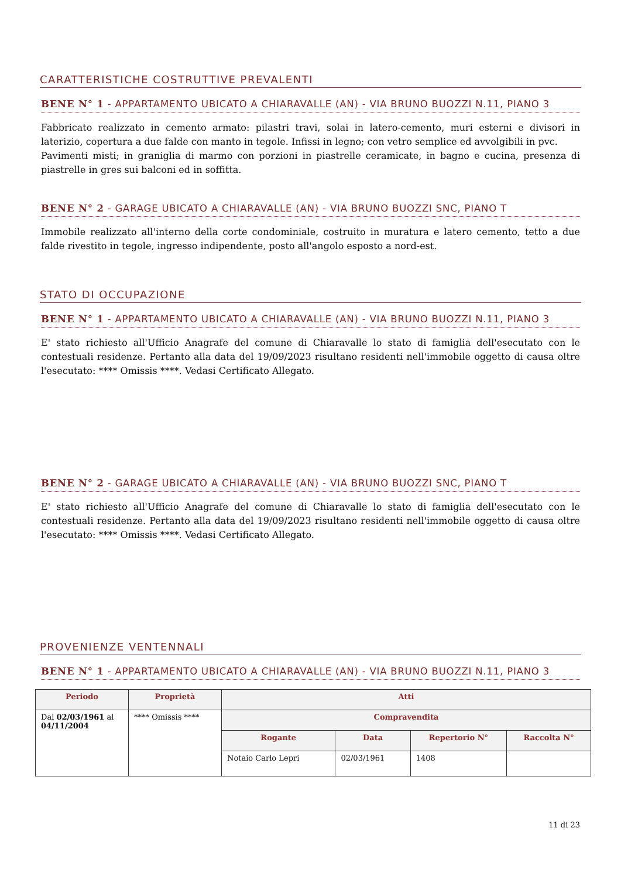CARATTERISTICHE COSTRUTTIVE PREVALENTI
BENE N° 1 - APPARTAMENTO UBICATO A CHIARAVALLE (AN) - VIA BRUNO BUOZZI N.11, PIANO 3
Fabbricato realizzato in cemento armato: pilastri travi, solai in latero-cemento, muri esterni e divisori in laterizio, copertura a due falde con manto in tegole. Infissi in legno; con vetro semplice ed avvolgibili in pvc.
Pavimenti misti; in graniglia di marmo con porzioni in piastrelle ceramicate, in bagno e cucina, presenza di piastrelle in gres sui balconi ed in soffitta.
BENE N° 2 - GARAGE UBICATO A CHIARAVALLE (AN) - VIA BRUNO BUOZZI SNC, PIANO T
Immobile realizzato all'interno della corte condominiale, costruito in muratura e latero cemento, tetto a due falde rivestito in tegole, ingresso indipendente, posto all'angolo esposto a nord-est.
STATO DI OCCUPAZIONE
BENE N° 1 - APPARTAMENTO UBICATO A CHIARAVALLE (AN) - VIA BRUNO BUOZZI N.11, PIANO 3
E' stato richiesto all'Ufficio Anagrafe del comune di Chiaravalle lo stato di famiglia dell'esecutato con le contestuali residenze. Pertanto alla data del 19/09/2023 risultano residenti nell'immobile oggetto di causa oltre l'esecutato: **** Omissis ****. Vedasi Certificato Allegato.
BENE N° 2 - GARAGE UBICATO A CHIARAVALLE (AN) - VIA BRUNO BUOZZI SNC, PIANO T
E' stato richiesto all'Ufficio Anagrafe del comune di Chiaravalle lo stato di famiglia dell'esecutato con le contestuali residenze. Pertanto alla data del 19/09/2023 risultano residenti nell'immobile oggetto di causa oltre l'esecutato: **** Omissis ****. Vedasi Certificato Allegato.
PROVENIENZE VENTENNALI
BENE N° 1 - APPARTAMENTO UBICATO A CHIARAVALLE (AN) - VIA BRUNO BUOZZI N.11, PIANO 3
| Periodo | Proprietà | Atti | | | |
| --- | --- | --- | --- | --- | --- |
| Dal 02/03/1961 al 04/11/2004 | **** Omissis **** | Compravendita | | | |
| | | Rogante | Data | Repertorio N° | Raccolta N° |
| | | Notaio Carlo Lepri | 02/03/1961 | 1408 | |
11 di 23